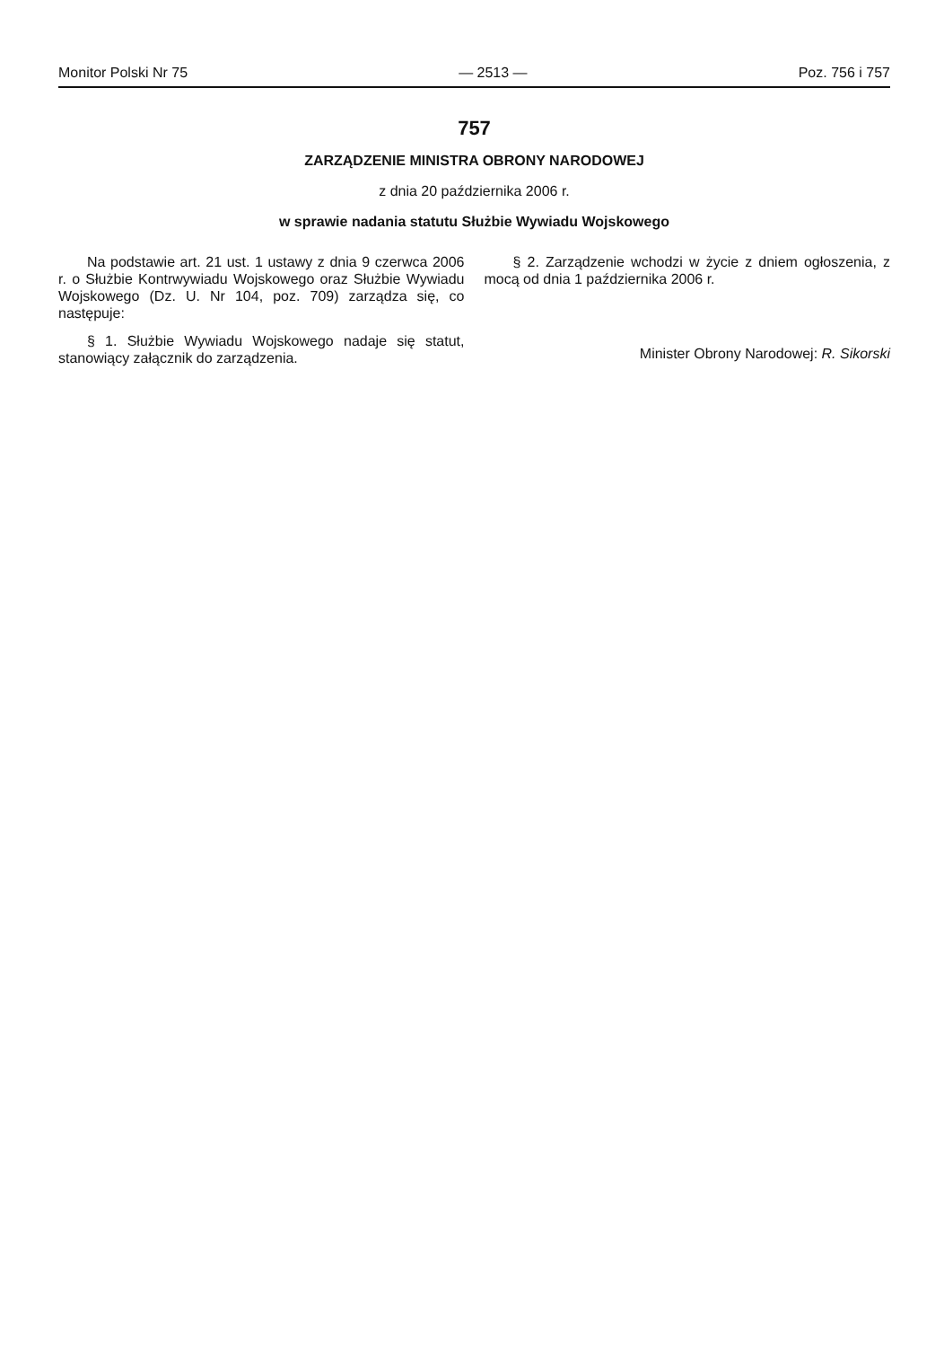Monitor Polski Nr 75 — 2513 — Poz. 756 i 757
757
ZARZĄDZENIE MINISTRA OBRONY NARODOWEJ
z dnia 20 października 2006 r.
w sprawie nadania statutu Służbie Wywiadu Wojskowego
Na podstawie art. 21 ust. 1 ustawy z dnia 9 czerwca 2006 r. o Służbie Kontrwywiadu Wojskowego oraz Służbie Wywiadu Wojskowego (Dz. U. Nr 104, poz. 709) zarządza się, co następuje:
§ 1. Służbie Wywiadu Wojskowego nadaje się statut, stanowiący załącznik do zarządzenia.
§ 2. Zarządzenie wchodzi w życie z dniem ogłoszenia, z mocą od dnia 1 października 2006 r.
Minister Obrony Narodowej: R. Sikorski